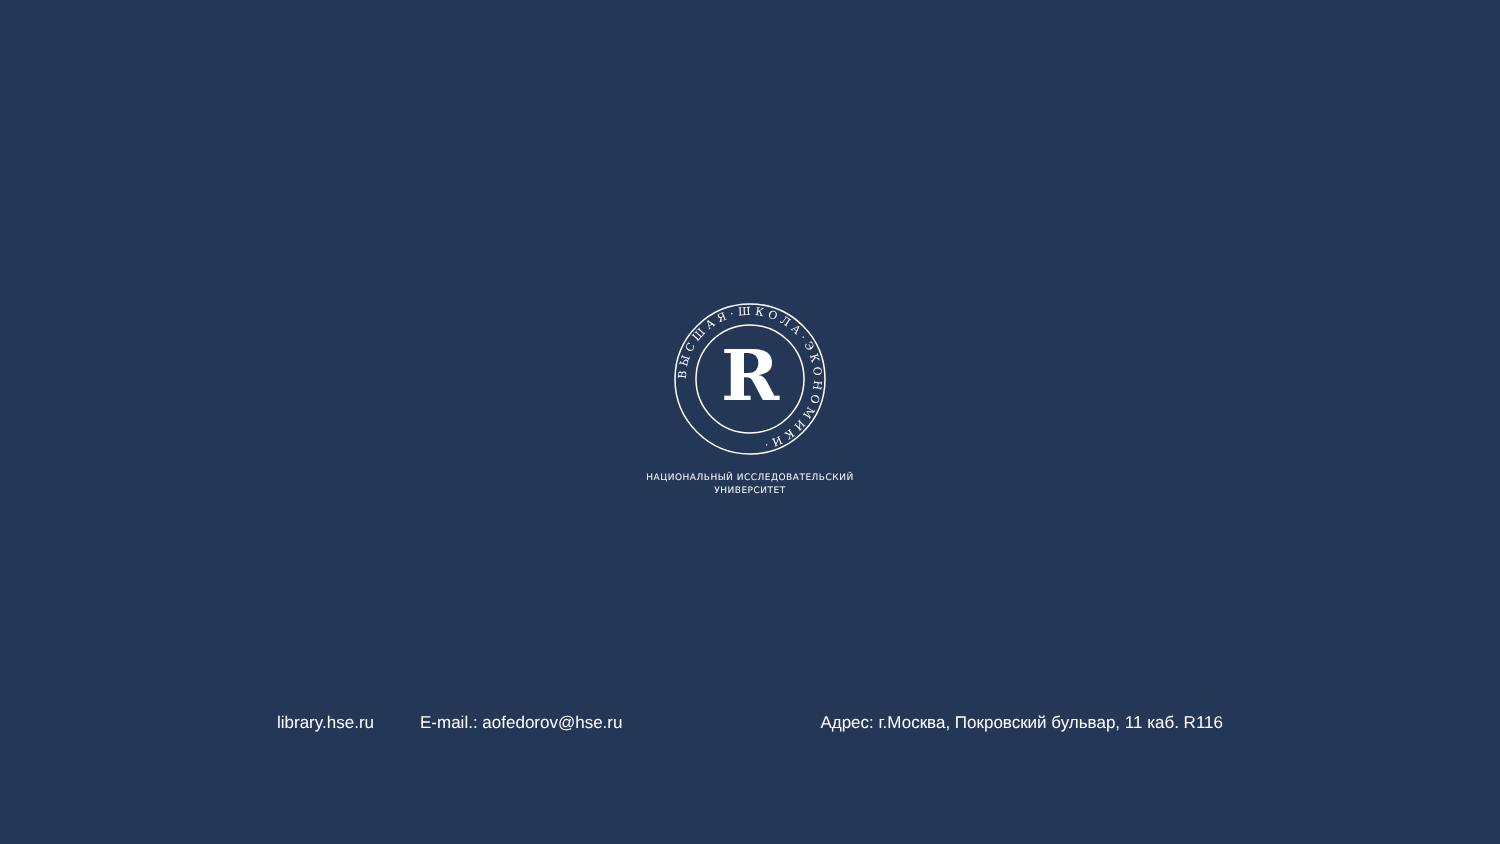R
ВЫСШАЯ·ШКОЛА·ЭКОНОМИКИ·
НАЦИОНАЛЬНЫЙ ИССЛЕДОВАТЕЛЬСКИЙ
УНИВЕРСИТЕТ
library.hse.ru E-mail.: aofedorov@hse.ru Адрес: г.Москва, Покровский бульвар, 11 каб. R116